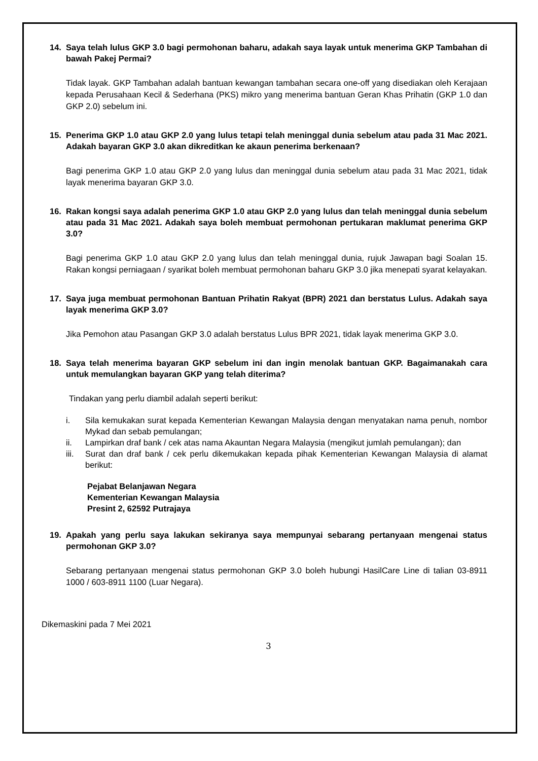14. Saya telah lulus GKP 3.0 bagi permohonan baharu, adakah saya layak untuk menerima GKP Tambahan di bawah Pakej Permai?
Tidak layak. GKP Tambahan adalah bantuan kewangan tambahan secara one-off yang disediakan oleh Kerajaan kepada Perusahaan Kecil & Sederhana (PKS) mikro yang menerima bantuan Geran Khas Prihatin (GKP 1.0 dan GKP 2.0) sebelum ini.
15. Penerima GKP 1.0 atau GKP 2.0 yang lulus tetapi telah meninggal dunia sebelum atau pada 31 Mac 2021. Adakah bayaran GKP 3.0 akan dikreditkan ke akaun penerima berkenaan?
Bagi penerima GKP 1.0 atau GKP 2.0 yang lulus dan meninggal dunia sebelum atau pada 31 Mac 2021, tidak layak menerima bayaran GKP 3.0.
16. Rakan kongsi saya adalah penerima GKP 1.0 atau GKP 2.0 yang lulus dan telah meninggal dunia sebelum atau pada 31 Mac 2021. Adakah saya boleh membuat permohonan pertukaran maklumat penerima GKP 3.0?
Bagi penerima GKP 1.0 atau GKP 2.0 yang lulus dan telah meninggal dunia, rujuk Jawapan bagi Soalan 15. Rakan kongsi perniagaan / syarikat boleh membuat permohonan baharu GKP 3.0 jika menepati syarat kelayakan.
17. Saya juga membuat permohonan Bantuan Prihatin Rakyat (BPR) 2021 dan berstatus Lulus. Adakah saya layak menerima GKP 3.0?
Jika Pemohon atau Pasangan GKP 3.0 adalah berstatus Lulus BPR 2021, tidak layak menerima GKP 3.0.
18. Saya telah menerima bayaran GKP sebelum ini dan ingin menolak bantuan GKP. Bagaimanakah cara untuk memulangkan bayaran GKP yang telah diterima?
Tindakan yang perlu diambil adalah seperti berikut:
i. Sila kemukakan surat kepada Kementerian Kewangan Malaysia dengan menyatakan nama penuh, nombor Mykad dan sebab pemulangan;
ii. Lampirkan draf bank / cek atas nama Akauntan Negara Malaysia (mengikut jumlah pemulangan); dan
iii. Surat dan draf bank / cek perlu dikemukakan kepada pihak Kementerian Kewangan Malaysia di alamat berikut:
Pejabat Belanjawan Negara
Kementerian Kewangan Malaysia
Presint 2, 62592 Putrajaya
19. Apakah yang perlu saya lakukan sekiranya saya mempunyai sebarang pertanyaan mengenai status permohonan GKP 3.0?
Sebarang pertanyaan mengenai status permohonan GKP 3.0 boleh hubungi HasilCare Line di talian 03-8911 1000 / 603-8911 1100 (Luar Negara).
Dikemaskini pada 7 Mei 2021
3